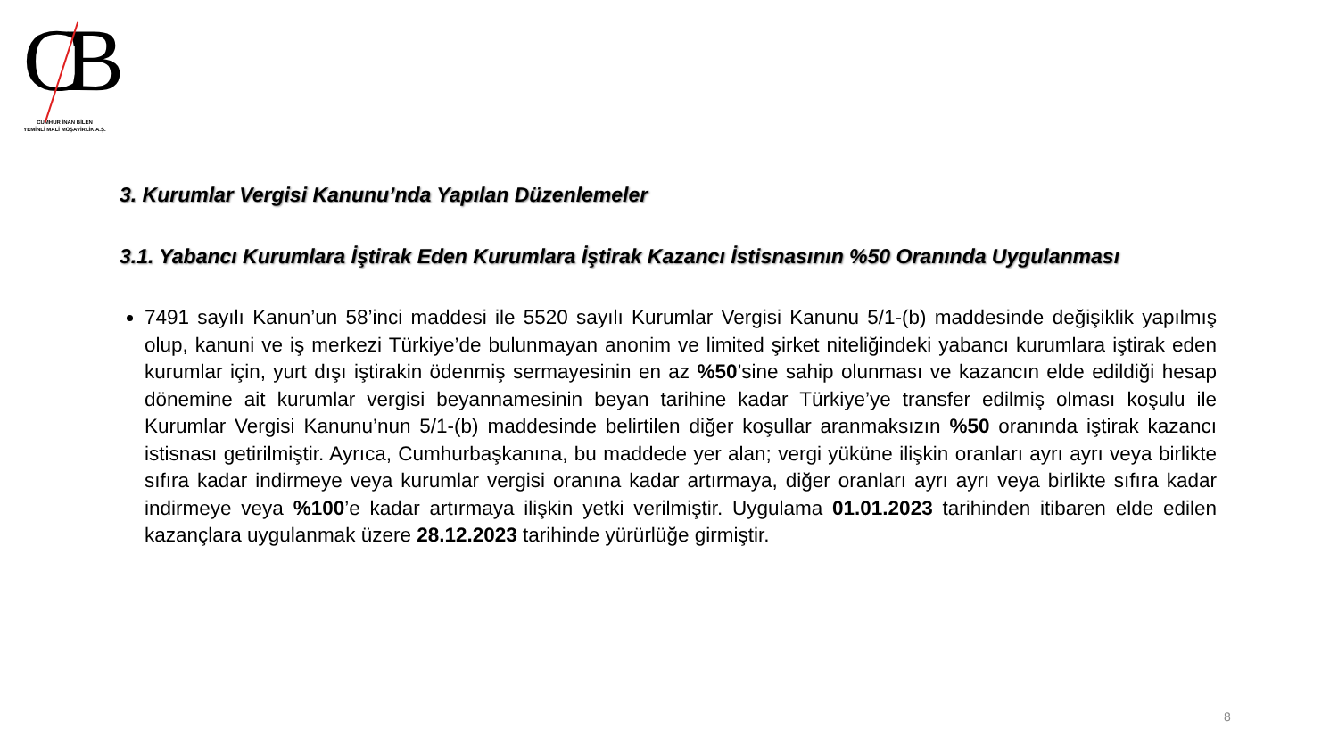CB
CUMHUR İNAN BİLEN
YEMİNLİ MALİ MÜŞAVİRLİK A.Ş.
3. Kurumlar Vergisi Kanunu’nda Yapılan Düzenlemeler
3.1. Yabancı Kurumlara İştirak Eden Kurumlara İştirak Kazancı İstisnasının %50 Oranında Uygulanması
7491 sayılı Kanun’un 58’inci maddesi ile 5520 sayılı Kurumlar Vergisi Kanunu 5/1-(b) maddesinde değişiklik yapılmış olup, kanuni ve iş merkezi Türkiye’de bulunmayan anonim ve limited şirket niteliğindeki yabancı kurumlara iştirak eden kurumlar için, yurt dışı iştirakin ödenmiş sermayesinin en az %50’sine sahip olunması ve kazancın elde edildiği hesap dönemine ait kurumlar vergisi beyannamesinin beyan tarihine kadar Türkiye’ye transfer edilmiş olması koşulu ile Kurumlar Vergisi Kanunu’nun 5/1-(b) maddesinde belirtilen diğer koşullar aranmaksızın %50 oranında iştirak kazancı istisnası getirilmiştir. Ayrıca, Cumhurbaşkanına, bu maddede yer alan; vergi yüküne ilişkin oranları ayrı ayrı veya birlikte sıfıra kadar indirmeye veya kurumlar vergisi oranına kadar artırmaya, diğer oranları ayrı ayrı veya birlikte sıfıra kadar indirmeye veya %100’e kadar artırmaya ilişkin yetki verilmiştir. Uygulama 01.01.2023 tarihinden itibaren elde edilen kazançlara uygulanmak üzere 28.12.2023 tarihinde yürürlüğe girmiştir.
8